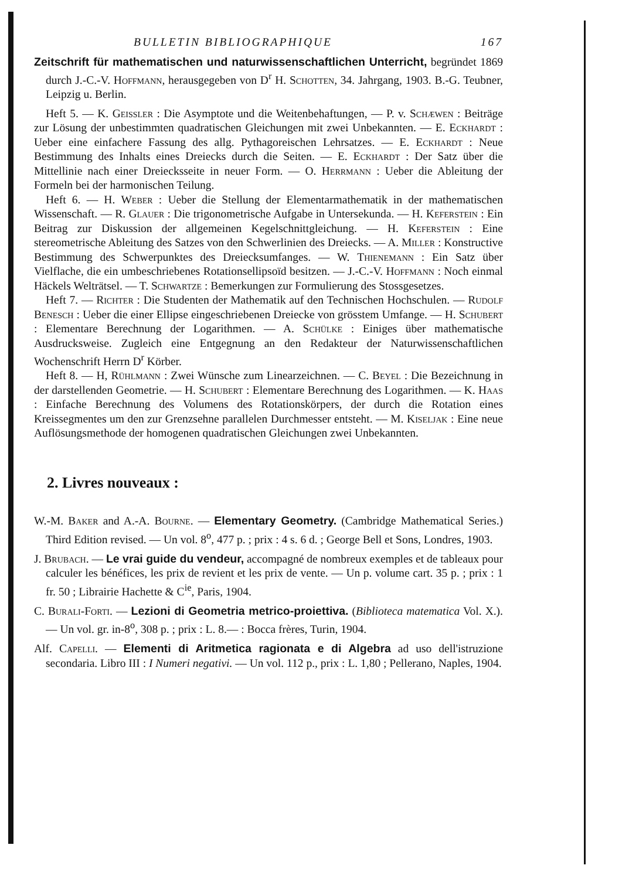BULLETIN BIBLIOGRAPHIQUE 167
Zeitschrift für mathematischen und naturwissenschaftlichen Unterricht, begründet 1869 durch J.-C.-V. Hoffmann, herausgegeben von D<sup>r</sup> H. Schotten, 34. Jahrgang, 1903. B.-G. Teubner, Leipzig u. Berlin.
Heft 5. — K. Geissler : Die Asymptote und die Weitenbehaftungen, — P. v. Schæwen : Beiträge zur Lösung der unbestimmten quadratischen Gleichungen mit zwei Unbekannten. — E. Eckhardt : Ueber eine einfachere Fassung des allg. Pythagoreischen Lehrsatzes. — E. Eckhardt : Neue Bestimmung des Inhalts eines Dreiecks durch die Seiten. — E. Eckhardt : Der Satz über die Mittellinie nach einer Dreiecksseite in neuer Form. — O. Herrmann : Ueber die Ableitung der Formeln bei der harmonischen Teilung.
Heft 6. — H. Weber : Ueber die Stellung der Elementarmathematik in der mathematischen Wissenschaft. — R. Glauer : Die trigonometrische Aufgabe in Untersekunda. — H. Keferstein : Ein Beitrag zur Diskussion der allgemeinen Kegelschnittgleichung. — H. Keferstein : Eine stereometrische Ableitung des Satzes von den Schwerlinien des Dreiecks. — A. Miller : Konstructive Bestimmung des Schwerpunktes des Dreiecksumfanges. — W. Thienemann : Ein Satz über Vielflache, die ein umbeschriebenes Rotationsellipsoïd besitzen. — J.-C.-V. Hoffmann : Noch einmal Häckels Welträtsel. — T. Schwartze : Bemerkungen zur Formulierung des Stossgesetzes.
Heft 7. — Richter : Die Studenten der Mathematik auf den Technischen Hochschulen. — Rudolf Benesch : Ueber die einer Ellipse eingeschriebenen Dreiecke von grösstem Umfange. — H. Schubert : Elementare Berechnung der Logarithmen. — A. Schülke : Einiges über mathematische Ausdrucksweise. Zugleich eine Entgegnung an den Redakteur der Naturwissenschaftlichen Wochenschrift Herrn D<sup>r</sup> Körber.
Heft 8. — H, Rühlmann : Zwei Wünsche zum Linearzeichnen. — C. Beyel : Die Bezeichnung in der darstellenden Geometrie. — H. Schubert : Elementare Berechnung des Logarithmen. — K. Haas : Einfache Berechnung des Volumens des Rotationskörpers, der durch die Rotation eines Kreissegmentes um den zur Grenzsehne parallelen Durchmesser entsteht. — M. Kiseljak : Eine neue Auflösungsmethode der homogenen quadratischen Gleichungen zwei Unbekannten.
2. Livres nouveaux :
W.-M. Baker and A.-A. Bourne. — Elementary Geometry. (Cambridge Mathematical Series.) Third Edition revised. — Un vol. 8<sup>o</sup>, 477 p. ; prix : 4 s. 6 d. ; George Bell et Sons, Londres, 1903.
J. Brubach. — Le vrai guide du vendeur, accompagné de nombreux exemples et de tableaux pour calculer les bénéfices, les prix de revient et les prix de vente. — Un p. volume cart. 35 p. ; prix : 1 fr. 50 ; Librairie Hachette & C<sup>ie</sup>, Paris, 1904.
C. Burali-Forti. — Lezioni di Geometria metrico-proiettiva. (Biblioteca matematica Vol. X.). — Un vol. gr. in-8<sup>o</sup>, 308 p. ; prix : L. 8.— : Bocca frères, Turin, 1904.
Alf. Capelli. — Elementi di Aritmetica ragionata e di Algebra ad uso dell'istruzione secondaria. Libro III : I Numeri negativi. — Un vol. 112 p., prix : L. 1,80 ; Pellerano, Naples, 1904.